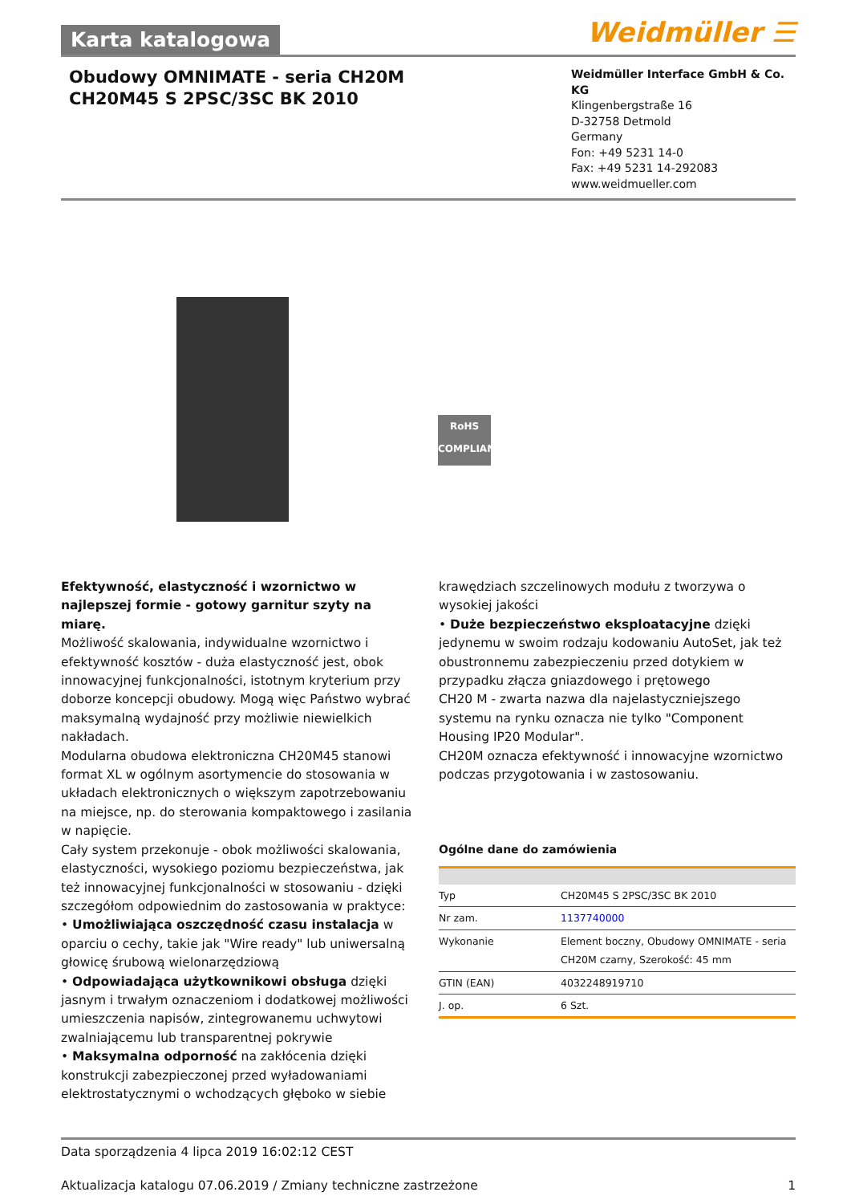Karta katalogowa
Weidmüller ☰
Obudowy OMNIMATE - seria CH20M
CH20M45 S 2PSC/3SC BK 2010
Weidmüller Interface GmbH & Co. KG
Klingenbergstraße 16
D-32758 Detmold
Germany
Fon: +49 5231 14-0
Fax: +49 5231 14-292083
www.weidmueller.com
RoHS
COMPLIANT
Efektywność, elastyczność i wzornictwo w najlepszej formie - gotowy garnitur szyty na miarę.
Możliwość skalowania, indywidualne wzornictwo i efektywność kosztów - duża elastyczność jest, obok innowacyjnej funkcjonalności, istotnym kryterium przy doborze koncepcji obudowy. Mogą więc Państwo wybrać maksymalną wydajność przy możliwie niewielkich nakładach.
Modularna obudowa elektroniczna CH20M45 stanowi format XL w ogólnym asortymencie do stosowania w układach elektronicznych o większym zapotrzebowaniu na miejsce, np. do sterowania kompaktowego i zasilania w napięcie.
Cały system przekonuje - obok możliwości skalowania, elastyczności, wysokiego poziomu bezpieczeństwa, jak też innowacyjnej funkcjonalności w stosowaniu - dzięki szczegółom odpowiednim do zastosowania w praktyce:
• Umożliwiająca oszczędność czasu instalacja w oparciu o cechy, takie jak "Wire ready" lub uniwersalną głowicę śrubową wielonarzędziową
• Odpowiadająca użytkownikowi obsługa dzięki jasnym i trwałym oznaczeniom i dodatkowej możliwości umieszczenia napisów, zintegrowanemu uchwytowi zwalniającemu lub transparentnej pokrywie
• Maksymalna odporność na zakłócenia dzięki konstrukcji zabezpieczonej przed wyładowaniami elektrostatycznymi o wchodzących głęboko w siebie
krawędziach szczelinowych modułu z tworzywa o wysokiej jakości
• Duże bezpieczeństwo eksploatacyjne dzięki jedynemu w swoim rodzaju kodowaniu AutoSet, jak też obustronnemu zabezpieczeniu przed dotykiem w przypadku złącza gniazdowego i prętowego
CH20 M - zwarta nazwa dla najelastyczniejszego systemu na rynku oznacza nie tylko "Component Housing IP20 Modular".
CH20M oznacza efektywność i innowacyjne wzornictwo podczas przygotowania i w zastosowaniu.
Ogólne dane do zamówienia
| Typ | CH20M45 S 2PSC/3SC BK 2010 |
| Nr zam. | 1137740000 |
| Wykonanie | Element boczny, Obudowy OMNIMATE - seria CH20M czarny, Szerokość: 45 mm |
| GTIN (EAN) | 4032248919710 |
| J. op. | 6 Szt. |
Data sporządzenia 4 lipca 2019 16:02:12 CEST
Aktualizacja katalogu 07.06.2019 / Zmiany techniczne zastrzeżone 1